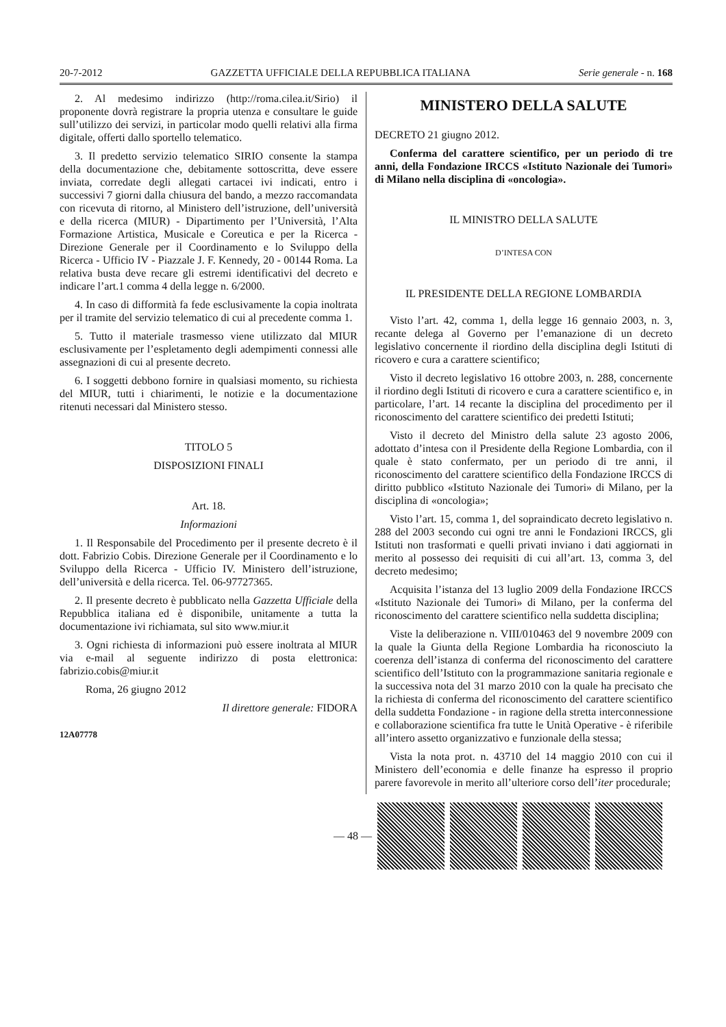20-7-2012 GAZZETTA UFFICIALE DELLA REPUBBLICA ITALIANA Serie generale - n. 168
2. Al medesimo indirizzo (http://roma.cilea.it/Sirio) il proponente dovrà registrare la propria utenza e consultare le guide sull’utilizzo dei servizi, in particolar modo quelli relativi alla firma digitale, offerti dallo sportello telematico.
3. Il predetto servizio telematico SIRIO consente la stampa della documentazione che, debitamente sottoscritta, deve essere inviata, corredate degli allegati cartacei ivi indicati, entro i successivi 7 giorni dalla chiusura del bando, a mezzo raccomandata con ricevuta di ritorno, al Ministero dell’istruzione, dell’università e della ricerca (MIUR) - Dipartimento per l’Università, l’Alta Formazione Artistica, Musicale e Coreutica e per la Ricerca - Direzione Generale per il Coordinamento e lo Sviluppo della Ricerca - Ufficio IV - Piazzale J. F. Kennedy, 20 - 00144 Roma. La relativa busta deve recare gli estremi identificativi del decreto e indicare l’art.1 comma 4 della legge n. 6/2000.
4. In caso di difformità fa fede esclusivamente la copia inoltrata per il tramite del servizio telematico di cui al precedente comma 1.
5. Tutto il materiale trasmesso viene utilizzato dal MIUR esclusivamente per l’espletamento degli adempimenti connessi alle assegnazioni di cui al presente decreto.
6. I soggetti debbono fornire in qualsiasi momento, su richiesta del MIUR, tutti i chiarimenti, le notizie e la documentazione ritenuti necessari dal Ministero stesso.
TITOLO 5
DISPOSIZIONI FINALI
Art. 18.
Informazioni
1. Il Responsabile del Procedimento per il presente decreto è il dott. Fabrizio Cobis. Direzione Generale per il Coordinamento e lo Sviluppo della Ricerca - Ufficio IV. Ministero dell’istruzione, dell’università e della ricerca. Tel. 06-97727365.
2. Il presente decreto è pubblicato nella Gazzetta Ufficiale della Repubblica italiana ed è disponibile, unitamente a tutta la documentazione ivi richiamata, sul sito www.miur.it
3. Ogni richiesta di informazioni può essere inoltrata al MIUR via e-mail al seguente indirizzo di posta elettronica: fabrizio.cobis@miur.it
Roma, 26 giugno 2012
Il direttore generale: FIDORA
12A07778
MINISTERO DELLA SALUTE
DECRETO 21 giugno 2012.
Conferma del carattere scientifico, per un periodo di tre anni, della Fondazione IRCCS «Istituto Nazionale dei Tumori» di Milano nella disciplina di «oncologia».
IL MINISTRO DELLA SALUTE
D’INTESA CON
IL PRESIDENTE DELLA REGIONE LOMBARDIA
Visto l’art. 42, comma 1, della legge 16 gennaio 2003, n. 3, recante delega al Governo per l’emanazione di un decreto legislativo concernente il riordino della disciplina degli Istituti di ricovero e cura a carattere scientifico;
Visto il decreto legislativo 16 ottobre 2003, n. 288, concernente il riordino degli Istituti di ricovero e cura a carattere scientifico e, in particolare, l’art. 14 recante la disciplina del procedimento per il riconoscimento del carattere scientifico dei predetti Istituti;
Visto il decreto del Ministro della salute 23 agosto 2006, adottato d’intesa con il Presidente della Regione Lombardia, con il quale è stato confermato, per un periodo di tre anni, il riconoscimento del carattere scientifico della Fondazione IRCCS di diritto pubblico «Istituto Nazionale dei Tumori» di Milano, per la disciplina di «oncologia»;
Visto l’art. 15, comma 1, del sopraindicato decreto legislativo n. 288 del 2003 secondo cui ogni tre anni le Fondazioni IRCCS, gli Istituti non trasformati e quelli privati inviano i dati aggiornati in merito al possesso dei requisiti di cui all’art. 13, comma 3, del decreto medesimo;
Acquisita l’istanza del 13 luglio 2009 della Fondazione IRCCS «Istituto Nazionale dei Tumori» di Milano, per la conferma del riconoscimento del carattere scientifico nella suddetta disciplina;
Viste la deliberazione n. VIII/010463 del 9 novembre 2009 con la quale la Giunta della Regione Lombardia ha riconosciuto la coerenza dell’istanza di conferma del riconoscimento del carattere scientifico dell’Istituto con la programmazione sanitaria regionale e la successiva nota del 31 marzo 2010 con la quale ha precisato che la richiesta di conferma del riconoscimento del carattere scientifico della suddetta Fondazione - in ragione della stretta interconnessione e collaborazione scientifica fra tutte le Unità Operative - è riferibile all’intero assetto organizzativo e funzionale della stessa;
Vista la nota prot. n. 43710 del 14 maggio 2010 con cui il Ministero dell’economia e delle finanze ha espresso il proprio parere favorevole in merito all’ulteriore corso dell’iter procedurale;
— 48 —